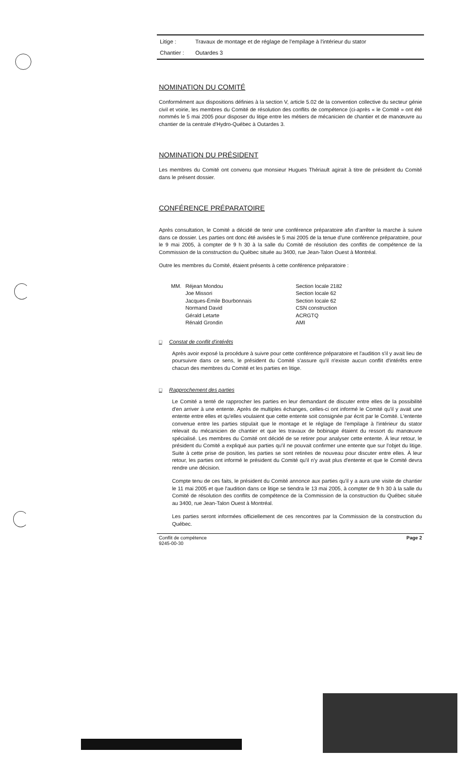| Litige : | Travaux de montage et de réglage de l'empilage à l'intérieur du stator |
| Chantier : | Outardes 3 |
NOMINATION DU COMITÉ
Conformément aux dispositions définies à la section V, article 5.02 de la convention collective du secteur génie civil et voirie, les membres du Comité de résolution des conflits de compétence (ci-après « le Comité » ont été nommés le 5 mai 2005 pour disposer du litige entre les métiers de mécanicien de chantier et de manœuvre au chantier de la centrale d'Hydro-Québec à Outardes 3.
NOMINATION DU PRÉSIDENT
Les membres du Comité ont convenu que monsieur Hugues Thériault agirait à titre de président du Comité dans le présent dossier.
CONFÉRENCE PRÉPARATOIRE
Après consultation, le Comité a décidé de tenir une conférence préparatoire afin d'arrêter la marche à suivre dans ce dossier. Les parties ont donc été avisées le 5 mai 2005 de la tenue d'une conférence préparatoire, pour le 9 mai 2005, à compter de 9 h 30 à la salle du Comité de résolution des conflits de compétence de la Commission de la construction du Québec située au 3400, rue Jean-Talon Ouest à Montréal.
Outre les membres du Comité, étaient présents à cette conférence préparatoire :
| MM. | Réjean Mondou | Section locale 2182 |
| | Joe Missori | Section locale 62 |
| | Jacques-Émile Bourbonnais | Section locale 62 |
| | Normand David | CSN construction |
| | Gérald Letarte | ACRGTQ |
| | Rénald Grondin | AMI |
□ Constat de conflit d'intérêts
Après avoir exposé la procédure à suivre pour cette conférence préparatoire et l'audition s'il y avait lieu de poursuivre dans ce sens, le président du Comité s'assure qu'il n'existe aucun conflit d'intérêts entre chacun des membres du Comité et les parties en litige.
□ Rapprochement des parties
Le Comité a tenté de rapprocher les parties en leur demandant de discuter entre elles de la possibilité d'en arriver à une entente. Après de multiples échanges, celles-ci ont informé le Comité qu'il y avait une entente entre elles et qu'elles voulaient que cette entente soit consignée par écrit par le Comité. L'entente convenue entre les parties stipulait que le montage et le réglage de l'empilage à l'intérieur du stator relevait du mécanicien de chantier et que les travaux de bobinage étaient du ressort du manœuvre spécialisé. Les membres du Comité ont décidé de se retirer pour analyser cette entente. À leur retour, le président du Comité a expliqué aux parties qu'il ne pouvait confirmer une entente que sur l'objet du litige. Suite à cette prise de position, les parties se sont retirées de nouveau pour discuter entre elles. À leur retour, les parties ont informé le président du Comité qu'il n'y avait plus d'entente et que le Comité devra rendre une décision.
Compte tenu de ces faits, le président du Comité annonce aux parties qu'il y a aura une visite de chantier le 11 mai 2005 et que l'audition dans ce litige se tiendra le 13 mai 2005, à compter de 9 h 30 à la salle du Comité de résolution des conflits de compétence de la Commission de la construction du Québec située au 3400, rue Jean-Talon Ouest à Montréal.
Les parties seront informées officiellement de ces rencontres par la Commission de la construction du Québec.
Conflit de compétence
9245-00-30
Page 2